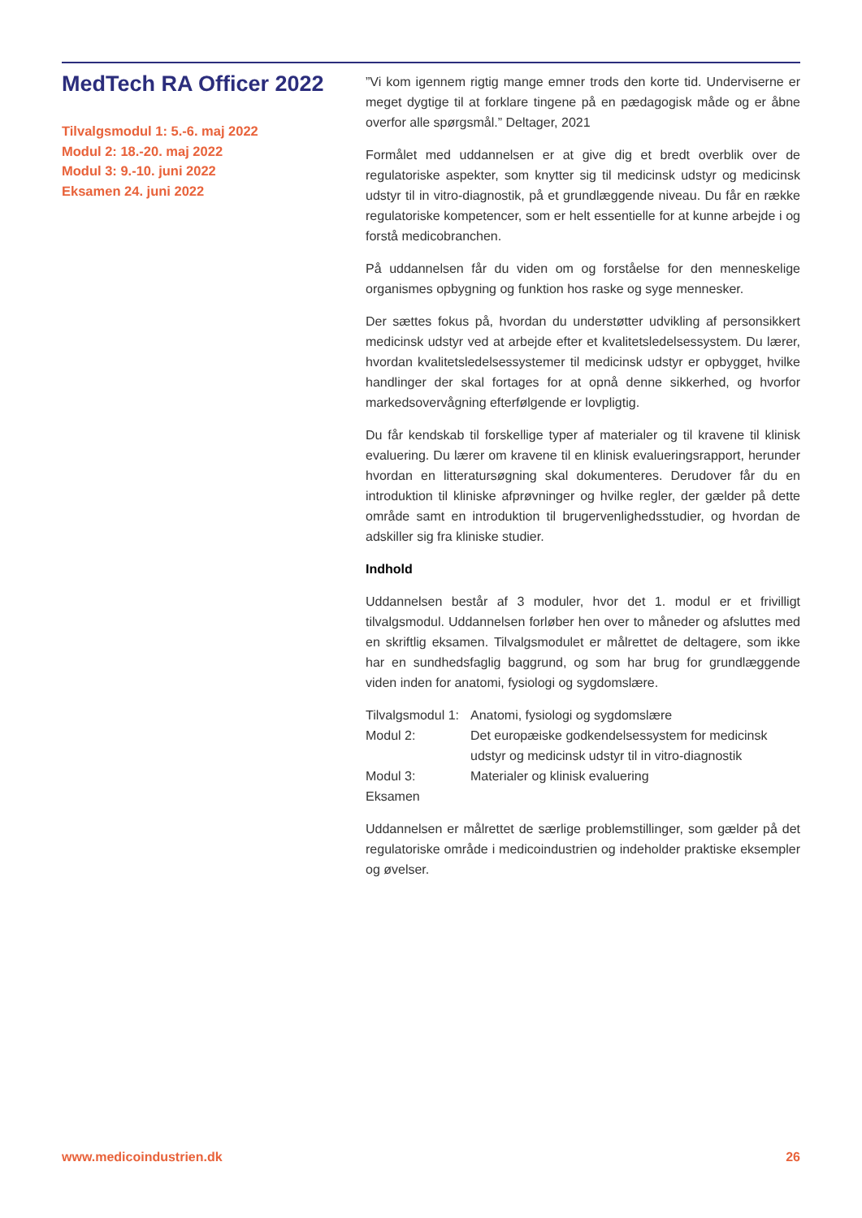MedTech RA Officer 2022
Tilvalgsmodul 1: 5.-6. maj 2022
Modul 2: 18.-20. maj 2022
Modul 3: 9.-10. juni 2022
Eksamen 24. juni 2022
”Vi kom igennem rigtig mange emner trods den korte tid. Underviserne er meget dygtige til at forklare tingene på en pædagogisk måde og er åbne overfor alle spørgsmål.” Deltager, 2021
Formålet med uddannelsen er at give dig et bredt overblik over de regulatoriske aspekter, som knytter sig til medicinsk udstyr og medicinsk udstyr til in vitro-diagnostik, på et grundlæggende niveau. Du får en række regulatoriske kompetencer, som er helt essentielle for at kunne arbejde i og forstå medicobranchen.
På uddannelsen får du viden om og forståelse for den menneskelige organismes opbygning og funktion hos raske og syge mennesker.
Der sættes fokus på, hvordan du understøtter udvikling af personsikkert medicinsk udstyr ved at arbejde efter et kvalitetsledelsessystem. Du lærer, hvordan kvalitetsledelsessystemer til medicinsk udstyr er opbygget, hvilke handlinger der skal fortages for at opnå denne sikkerhed, og hvorfor markedsovervågning efterfølgende er lovpligtig.
Du får kendskab til forskellige typer af materialer og til kravene til klinisk evaluering. Du lærer om kravene til en klinisk evalueringsrapport, herunder hvordan en litteratursøgning skal dokumenteres. Derudover får du en introduktion til kliniske afprøvninger og hvilke regler, der gælder på dette område samt en introduktion til brugervenlighedsstudier, og hvordan de adskiller sig fra kliniske studier.
Indhold
Uddannelsen består af 3 moduler, hvor det 1. modul er et frivilligt tilvalgsmodul. Uddannelsen forløber hen over to måneder og afsluttes med en skriftlig eksamen. Tilvalgsmodulet er målrettet de deltagere, som ikke har en sundhedsfaglig baggrund, og som har brug for grundlæggende viden inden for anatomi, fysiologi og sygdomslære.
| Tilvalgsmodul 1: | Anatomi, fysiologi og sygdomslære |
| Modul 2: | Det europæiske godkendelsessystem for medicinsk udstyr og medicinsk udstyr til in vitro-diagnostik |
| Modul 3: | Materialer og klinisk evaluering |
| Eksamen | |
Uddannelsen er målrettet de særlige problemstillinger, som gælder på det regulatoriske område i medicoindustrien og indeholder praktiske eksempler og øvelser.
www.medicoindustrien.dk 26